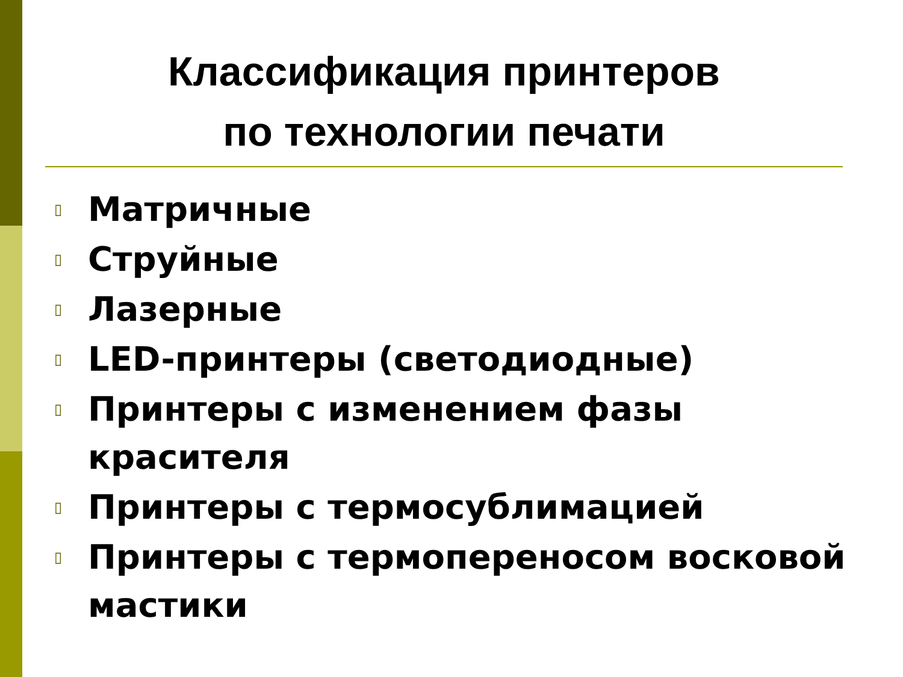Классификация принтеров
по технологии печати
▯ Матричные
▯ Струйные
▯ Лазерные
▯ LED-принтеры (светодиодные)
▯ Принтеры с изменением фазы красителя
▯ Принтеры с термосублимацией
▯ Принтеры с термопереносом восковой мастики